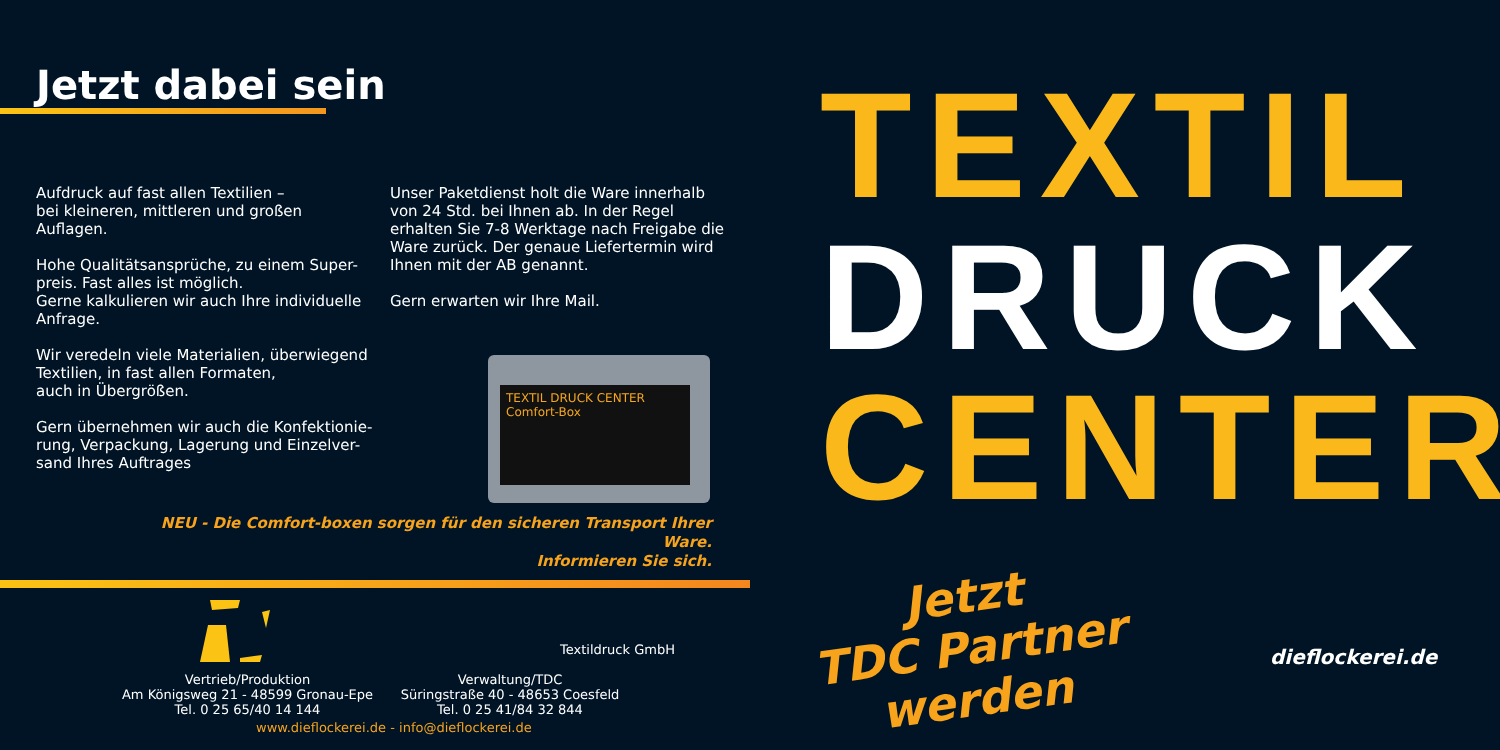Jetzt dabei sein
Aufdruck auf fast allen Textilien –
bei kleineren, mittleren und großen Auflagen.
Hohe Qualitätsansprüche, zu einem Super-preis. Fast alles ist möglich.
Gerne kalkulieren wir auch Ihre individuelle Anfrage.
Wir veredeln viele Materialien, überwiegend Textilien, in fast allen Formaten,
auch in Übergrößen.
Gern übernehmen wir auch die Konfektionie-rung, Verpackung, Lagerung und Einzelver-sand Ihres Auftrages
Unser Paketdienst holt die Ware innerhalb von 24 Std. bei Ihnen ab. In der Regel erhalten Sie 7-8 Werktage nach Freigabe die Ware zurück. Der genaue Liefertermin wird Ihnen mit der AB genannt.
Gern erwarten wir Ihre Mail.
TEXTIL DRUCK CENTER Comfort-Box
NEU - Die Comfort-boxen sorgen für den sicheren Transport Ihrer Ware.
Informieren Sie sich.
Textildruck GmbH
Vertrieb/Produktion
Am Königsweg 21 - 48599 Gronau-Epe
Tel. 0 25 65/40 14 144
Verwaltung/TDC
Süringstraße 40 - 48653 Coesfeld
Tel. 0 25 41/84 32 844
www.dieflockerei.de - info@dieflockerei.de
TEXTIL
DRUCK
CENTER
Jetzt
TDC Partner
werden
dieflockerei.de